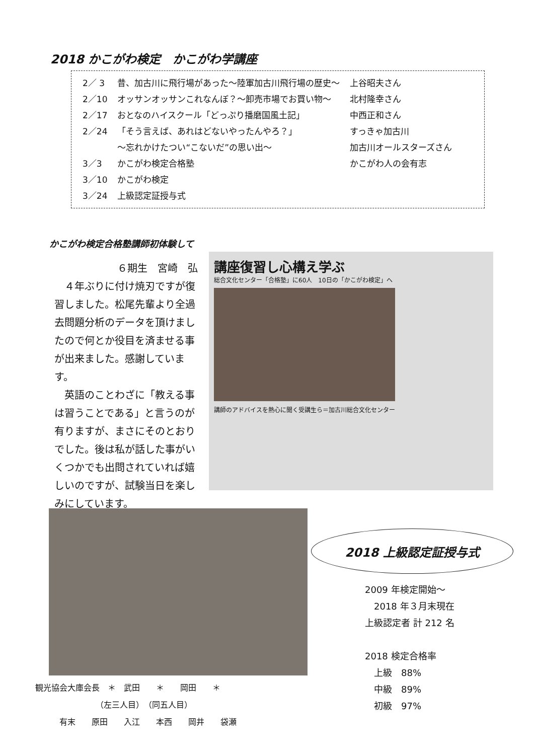2018 かこがわ検定　かこがわ学講座
| 2／ 3 | 昔、加古川に飛行場があった～陸軍加古川飛行場の歴史～ | 上谷昭夫さん |
| 2／10 | オッサンオッサンこれなんぼ？～卸売市場でお買い物～ | 北村隆幸さん |
| 2／17 | おとなのハイスクール「どっぷり播磨国風土記」 | 中西正和さん |
| 2／24 | 「そう言えば、あれはどないやったんやろ？」 | すっきゃ加古川 |
| | ～忘れかけたつい“こないだ”の思い出～ | 加古川オールスターズさん |
| 3／3 | かこがわ検定合格塾 | かこがわ人の会有志 |
| 3／10 | かこがわ検定 | |
| 3／24 | 上級認定証授与式 | |
かこがわ検定合格塾講師初体験して
６期生　宮崎　弘
　４年ぶりに付け焼刃ですが復習しました。松尾先輩より全過去問題分析のデータを頂けましたので何とか役目を済ませる事が出来ました。感謝しています。
　英語のことわざに「教える事は習うことである」と言うのが有りますが、まさにそのとおりでした。後は私が話した事がいくつかでも出問されていれば嬉しいのですが、試験当日を楽しみにしています。
講座復習し心構え学ぶ
総合文化センター「合格塾」に60人　10日の「かこがわ検定」へ
講師のアドバイスを熱心に聞く受講生ら＝加古川総合文化センター
2018 上級認定証授与式
観光協会大庫会長　＊　武田　　＊　　岡田　　＊
　　　　　　　　（左三人目）　（同五人目）
　　　有末　　原田　　入江　　本西　　岡井　　袋瀬
2009 年検定開始～
　2018 年３月末現在
上級認定者 計 212 名
2018 検定合格率
　上級　88%
　中級　89%
　初級　97%